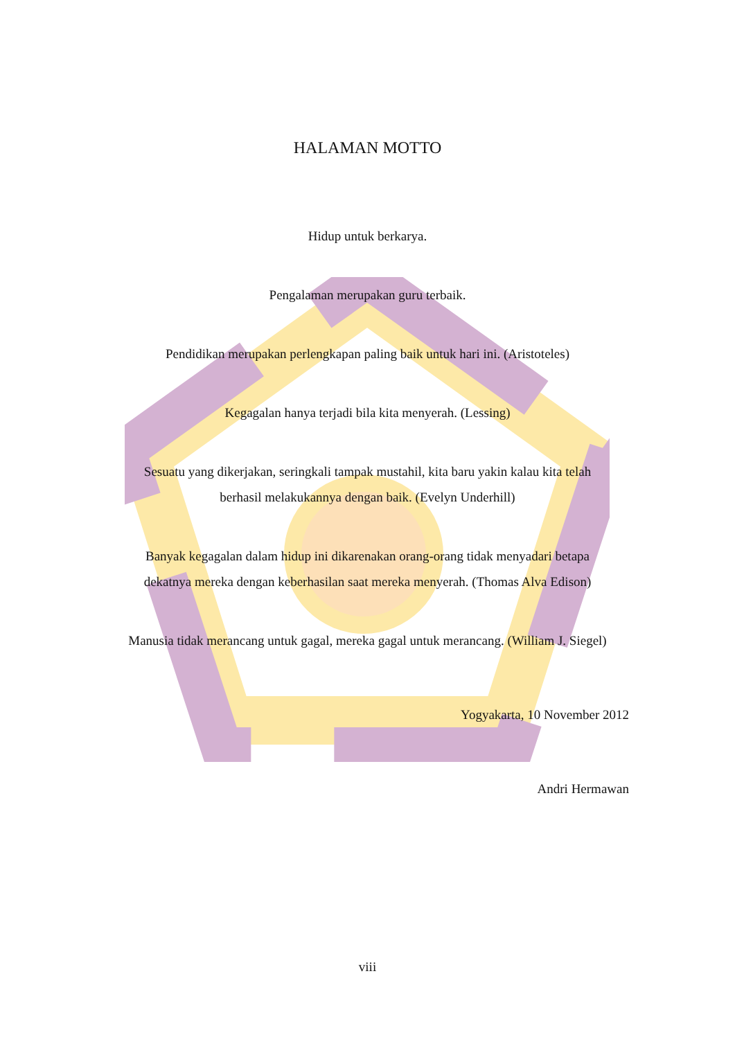HALAMAN MOTTO
Hidup untuk berkarya.
Pengalaman merupakan guru terbaik.
Pendidikan merupakan perlengkapan paling baik untuk hari ini. (Aristoteles)
Kegagalan hanya terjadi bila kita menyerah. (Lessing)
Sesuatu yang dikerjakan, seringkali tampak mustahil, kita baru yakin kalau kita telah
berhasil melakukannya dengan baik. (Evelyn Underhill)
Banyak kegagalan dalam hidup ini dikarenakan orang-orang tidak menyadari betapa
dekatnya mereka dengan keberhasilan saat mereka menyerah. (Thomas Alva Edison)
Manusia tidak merancang untuk gagal, mereka gagal untuk merancang. (William J. Siegel)
Yogyakarta, 10 November 2012
Andri Hermawan
viii